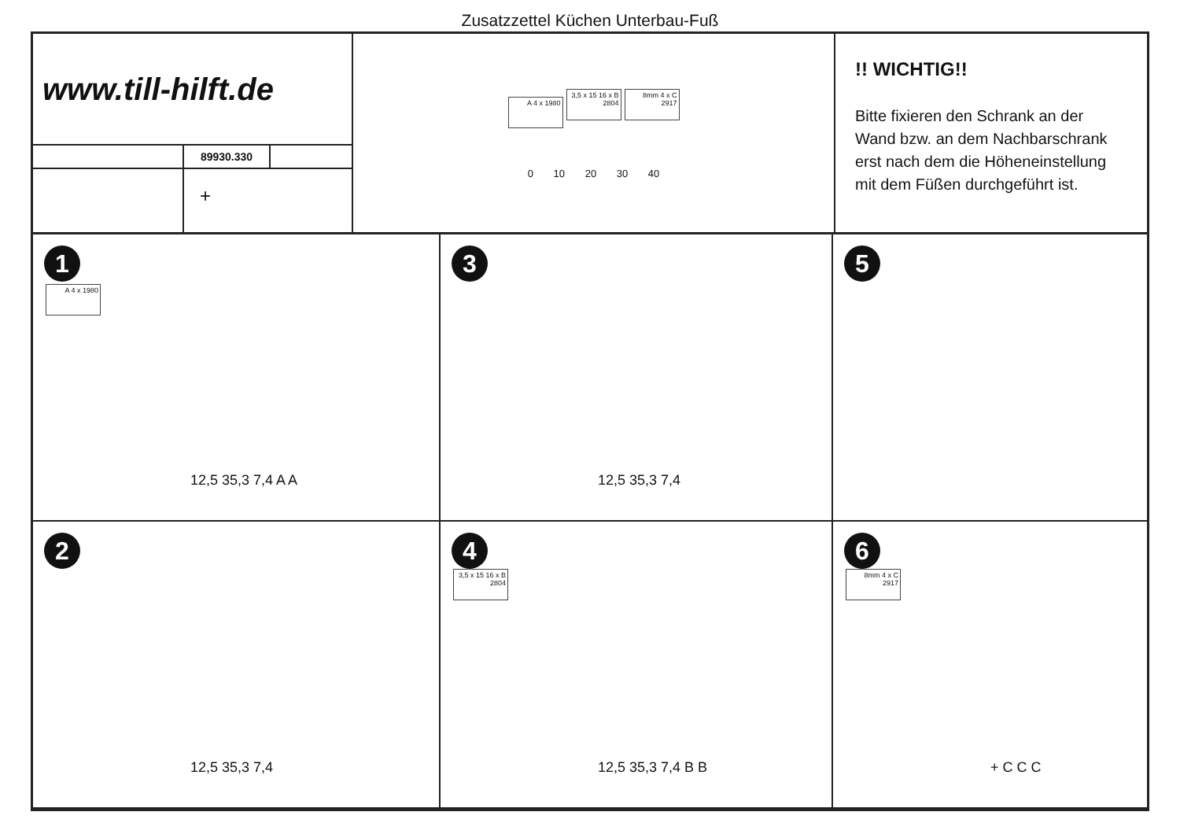Zusatzzettel Küchen Unterbau-Fuß
www.till-hilft.de
89930.330
+
A 4 x 1980 3,5 x 15 16 x B 2804 8mm 4 x C 2917
0 10 20 30 40
!! WICHTIG!!
Bitte fixieren den Schrank an der Wand bzw. an dem Nachbarschrank erst nach dem die Höheneinstellung mit dem Füßen durchgeführt ist.
1
A 4 x 1980
12,5 35,3 7,4 A A
3
12,5 35,3 7,4
5
2
12,5 35,3 7,4
4
3,5 x 15 16 x B 2804
12,5 35,3 7,4 B B
6
8mm 4 x C 2917
+ C C C